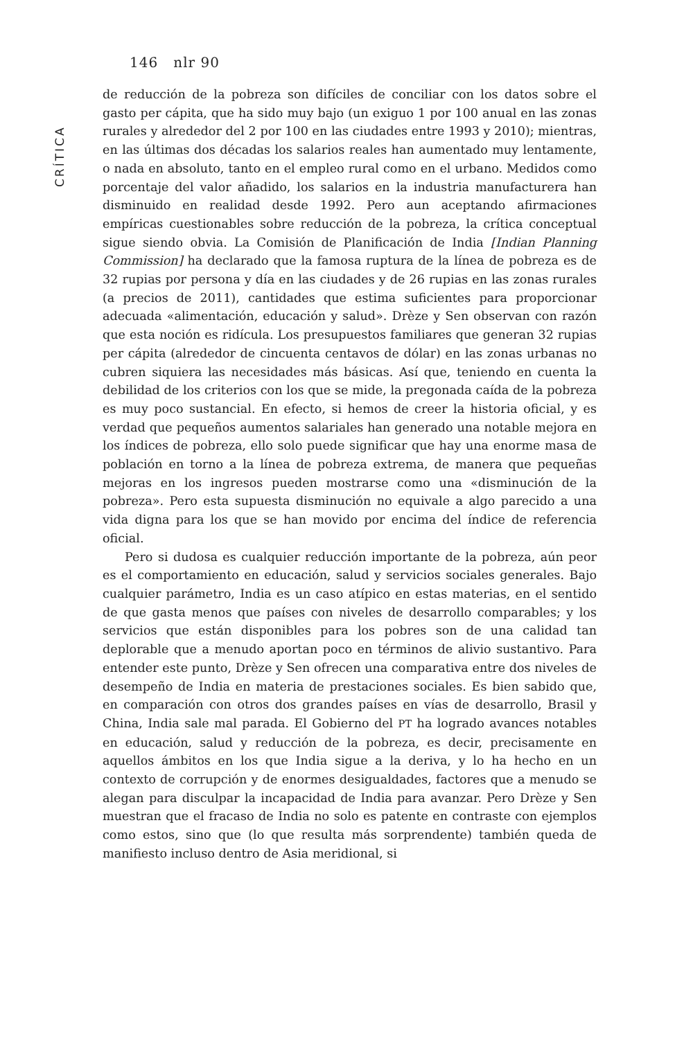146 nlr 90
CRÍTICA
de reducción de la pobreza son difíciles de conciliar con los datos sobre el gasto per cápita, que ha sido muy bajo (un exiguo 1 por 100 anual en las zonas rurales y alrededor del 2 por 100 en las ciudades entre 1993 y 2010); mientras, en las últimas dos décadas los salarios reales han aumentado muy lentamente, o nada en absoluto, tanto en el empleo rural como en el urbano. Medidos como porcentaje del valor añadido, los salarios en la industria manufacturera han disminuido en realidad desde 1992. Pero aun aceptando afirmaciones empíricas cuestionables sobre reducción de la pobreza, la crítica conceptual sigue siendo obvia. La Comisión de Planificación de India [Indian Planning Commission] ha declarado que la famosa ruptura de la línea de pobreza es de 32 rupias por persona y día en las ciudades y de 26 rupias en las zonas rurales (a precios de 2011), cantidades que estima suficientes para proporcionar adecuada «alimentación, educación y salud». Drèze y Sen observan con razón que esta noción es ridícula. Los presupuestos familiares que generan 32 rupias per cápita (alrededor de cincuenta centavos de dólar) en las zonas urbanas no cubren siquiera las necesidades más básicas. Así que, teniendo en cuenta la debilidad de los criterios con los que se mide, la pregonada caída de la pobreza es muy poco sustancial. En efecto, si hemos de creer la historia oficial, y es verdad que pequeños aumentos salariales han generado una notable mejora en los índices de pobreza, ello solo puede significar que hay una enorme masa de población en torno a la línea de pobreza extrema, de manera que pequeñas mejoras en los ingresos pueden mostrarse como una «disminución de la pobreza». Pero esta supuesta disminución no equivale a algo parecido a una vida digna para los que se han movido por encima del índice de referencia oficial.
Pero si dudosa es cualquier reducción importante de la pobreza, aún peor es el comportamiento en educación, salud y servicios sociales generales. Bajo cualquier parámetro, India es un caso atípico en estas materias, en el sentido de que gasta menos que países con niveles de desarrollo comparables; y los servicios que están disponibles para los pobres son de una calidad tan deplorable que a menudo aportan poco en términos de alivio sustantivo. Para entender este punto, Drèze y Sen ofrecen una comparativa entre dos niveles de desempeño de India en materia de prestaciones sociales. Es bien sabido que, en comparación con otros dos grandes países en vías de desarrollo, Brasil y China, India sale mal parada. El Gobierno del PT ha logrado avances notables en educación, salud y reducción de la pobreza, es decir, precisamente en aquellos ámbitos en los que India sigue a la deriva, y lo ha hecho en un contexto de corrupción y de enormes desigualdades, factores que a menudo se alegan para disculpar la incapacidad de India para avanzar. Pero Drèze y Sen muestran que el fracaso de India no solo es patente en contraste con ejemplos como estos, sino que (lo que resulta más sorprendente) también queda de manifiesto incluso dentro de Asia meridional, si